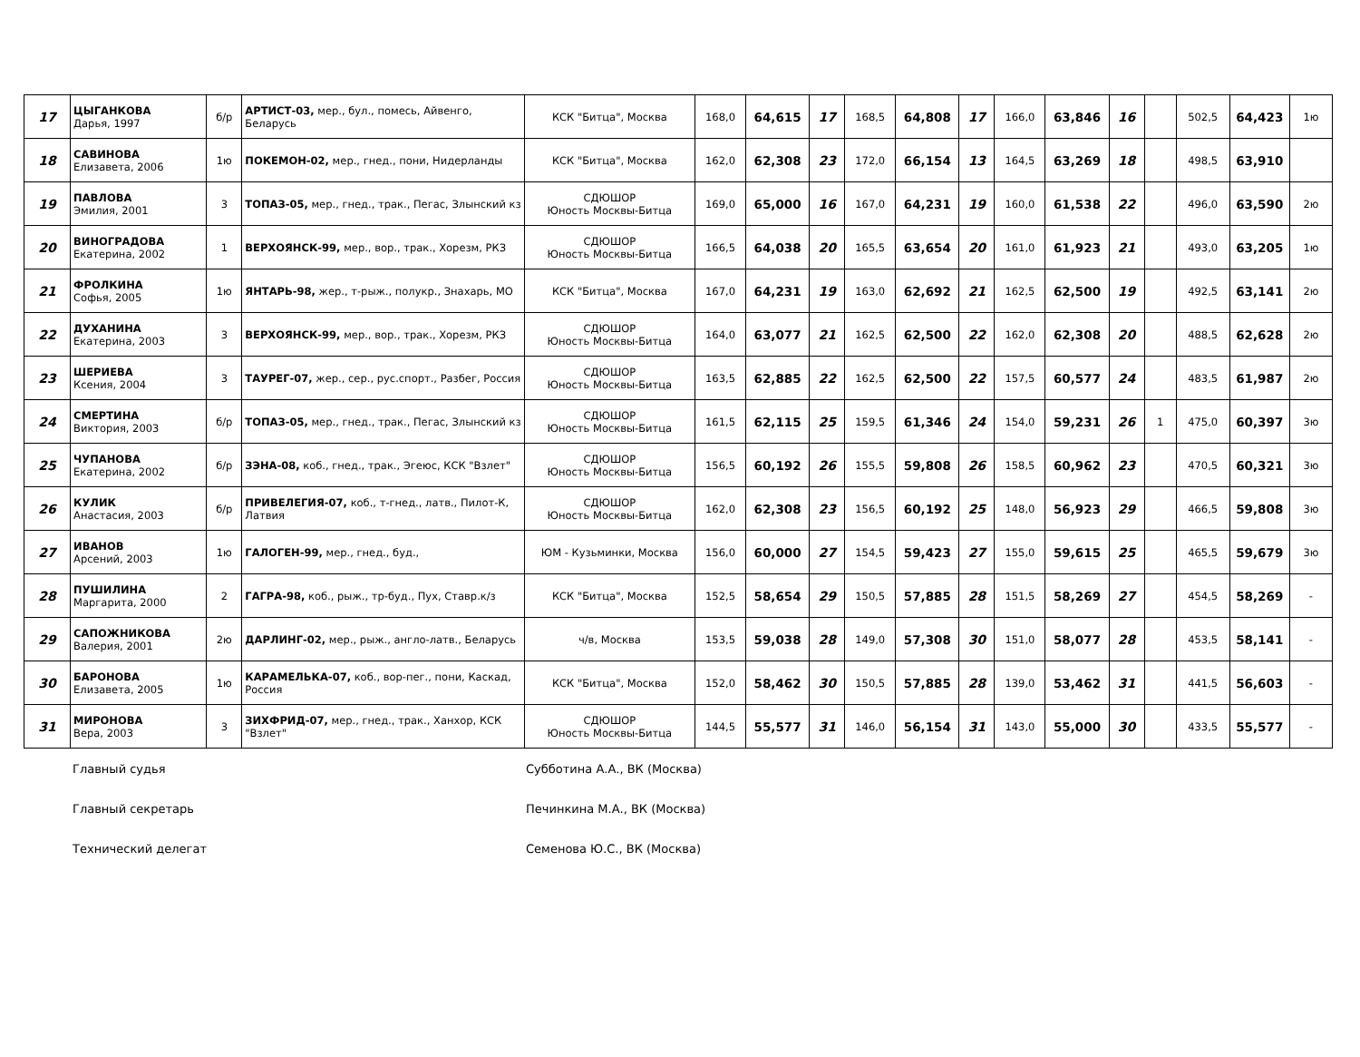| 17 | ЦЫГАНКОВА Дарья, 1997 | б/р | АРТИСТ-03, мер., бул., помесь, Айвенго, Беларусь | КСК "Битца", Москва | 168,0 | 64,615 | 17 | 168,5 | 64,808 | 17 | 166,0 | 63,846 | 16 | | 502,5 | 64,423 | 1ю |
| 18 | САВИНОВА Елизавета, 2006 | 1ю | ПОКЕМОН-02, мер., гнед., пони, Нидерланды | КСК "Битца", Москва | 162,0 | 62,308 | 23 | 172,0 | 66,154 | 13 | 164,5 | 63,269 | 18 | | 498,5 | 63,910 | |
| 19 | ПАВЛОВА Эмилия, 2001 | 3 | ТОПАЗ-05, мер., гнед., трак., Пегас, Злынский кз | СДЮШОР Юность Москвы-Битца | 169,0 | 65,000 | 16 | 167,0 | 64,231 | 19 | 160,0 | 61,538 | 22 | | 496,0 | 63,590 | 2ю |
| 20 | ВИНОГРАДОВА Екатерина, 2002 | 1 | ВЕРХОЯНСК-99, мер., вор., трак., Хорезм, РКЗ | СДЮШОР Юность Москвы-Битца | 166,5 | 64,038 | 20 | 165,5 | 63,654 | 20 | 161,0 | 61,923 | 21 | | 493,0 | 63,205 | 1ю |
| 21 | ФРОЛКИНА Софья, 2005 | 1ю | ЯНТАРЬ-98, жер., т-рыж., полукр., Знахарь, МО | КСК "Битца", Москва | 167,0 | 64,231 | 19 | 163,0 | 62,692 | 21 | 162,5 | 62,500 | 19 | | 492,5 | 63,141 | 2ю |
| 22 | ДУХАНИНА Екатерина, 2003 | 3 | ВЕРХОЯНСК-99, мер., вор., трак., Хорезм, РКЗ | СДЮШОР Юность Москвы-Битца | 164,0 | 63,077 | 21 | 162,5 | 62,500 | 22 | 162,0 | 62,308 | 20 | | 488,5 | 62,628 | 2ю |
| 23 | ШЕРИЕВА Ксения, 2004 | 3 | ТАУРЕГ-07, жер., сер., рус.спорт., Разбег, Россия | СДЮШОР Юность Москвы-Битца | 163,5 | 62,885 | 22 | 162,5 | 62,500 | 22 | 157,5 | 60,577 | 24 | | 483,5 | 61,987 | 2ю |
| 24 | СМЕРТИНА Виктория, 2003 | б/р | ТОПАЗ-05, мер., гнед., трак., Пегас, Злынский кз | СДЮШОР Юность Москвы-Битца | 161,5 | 62,115 | 25 | 159,5 | 61,346 | 24 | 154,0 | 59,231 | 26 | 1 | 475,0 | 60,397 | 3ю |
| 25 | ЧУПАНОВА Екатерина, 2002 | б/р | ЗЭНА-08, коб., гнед., трак., Эгеюс, КСК "Взлет" | СДЮШОР Юность Москвы-Битца | 156,5 | 60,192 | 26 | 155,5 | 59,808 | 26 | 158,5 | 60,962 | 23 | | 470,5 | 60,321 | 3ю |
| 26 | КУЛИК Анастасия, 2003 | б/р | ПРИВЕЛЕГИЯ-07, коб., т-гнед., латв., Пилот-К, Латвия | СДЮШОР Юность Москвы-Битца | 162,0 | 62,308 | 23 | 156,5 | 60,192 | 25 | 148,0 | 56,923 | 29 | | 466,5 | 59,808 | 3ю |
| 27 | ИВАНОВ Арсений, 2003 | 1ю | ГАЛОГЕН-99, мер., гнед., буд., | ЮМ - Кузьминки, Москва | 156,0 | 60,000 | 27 | 154,5 | 59,423 | 27 | 155,0 | 59,615 | 25 | | 465,5 | 59,679 | 3ю |
| 28 | ПУШИЛИНА Маргарита, 2000 | 2 | ГАГРА-98, коб., рыж., тр-буд., Пух, Ставр.к/з | КСК "Битца", Москва | 152,5 | 58,654 | 29 | 150,5 | 57,885 | 28 | 151,5 | 58,269 | 27 | | 454,5 | 58,269 | - |
| 29 | САПОЖНИКОВА Валерия, 2001 | 2ю | ДАРЛИНГ-02, мер., рыж., англо-латв., Беларусь | ч/в, Москва | 153,5 | 59,038 | 28 | 149,0 | 57,308 | 30 | 151,0 | 58,077 | 28 | | 453,5 | 58,141 | - |
| 30 | БАРОНОВА Елизавета, 2005 | 1ю | КАРАМЕЛЬКА-07, коб., вор-пег., пони, Каскад, Россия | КСК "Битца", Москва | 152,0 | 58,462 | 30 | 150,5 | 57,885 | 28 | 139,0 | 53,462 | 31 | | 441,5 | 56,603 | - |
| 31 | МИРОНОВА Вера, 2003 | 3 | ЗИХФРИД-07, мер., гнед., трак., Ханхор, КСК "Взлет" | СДЮШОР Юность Москвы-Битца | 144,5 | 55,577 | 31 | 146,0 | 56,154 | 31 | 143,0 | 55,000 | 30 | | 433,5 | 55,577 | - |
Главный судья Субботина А.А., ВК (Москва)
Главный секретарь Печинкина М.А., ВК (Москва)
Технический делегат Семенова Ю.С., ВК (Москва)